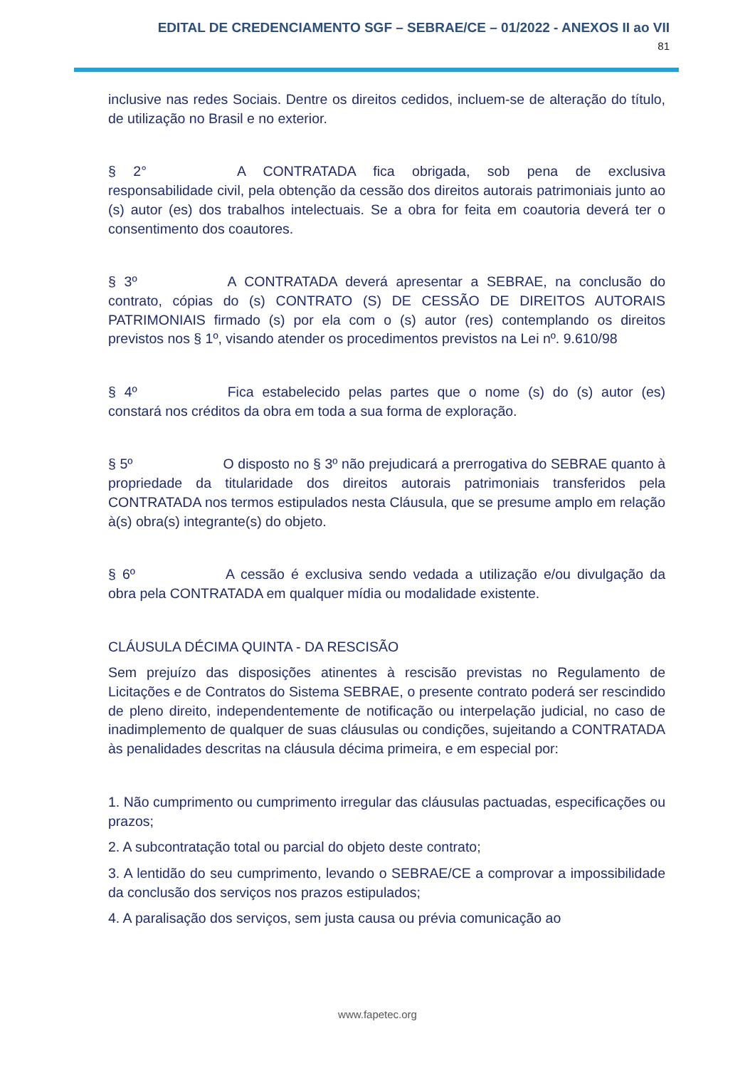EDITAL DE CREDENCIAMENTO SGF – SEBRAE/CE – 01/2022 - ANEXOS II ao VII
81
inclusive nas redes Sociais. Dentre os direitos cedidos, incluem-se de alteração do título, de utilização no Brasil e no exterior.
§ 2° A CONTRATADA fica obrigada, sob pena de exclusiva responsabilidade civil, pela obtenção da cessão dos direitos autorais patrimoniais junto ao (s) autor (es) dos trabalhos intelectuais. Se a obra for feita em coautoria deverá ter o consentimento dos coautores.
§ 3º A CONTRATADA deverá apresentar a SEBRAE, na conclusão do contrato, cópias do (s) CONTRATO (S) DE CESSÃO DE DIREITOS AUTORAIS PATRIMONIAIS firmado (s) por ela com o (s) autor (res) contemplando os direitos previstos nos § 1º, visando atender os procedimentos previstos na Lei nº. 9.610/98
§ 4º Fica estabelecido pelas partes que o nome (s) do (s) autor (es) constará nos créditos da obra em toda a sua forma de exploração.
§ 5º O disposto no § 3º não prejudicará a prerrogativa do SEBRAE quanto à propriedade da titularidade dos direitos autorais patrimoniais transferidos pela CONTRATADA nos termos estipulados nesta Cláusula, que se presume amplo em relação à(s) obra(s) integrante(s) do objeto.
§ 6º A cessão é exclusiva sendo vedada a utilização e/ou divulgação da obra pela CONTRATADA em qualquer mídia ou modalidade existente.
CLÁUSULA DÉCIMA QUINTA - DA RESCISÃO
Sem prejuízo das disposições atinentes à rescisão previstas no Regulamento de Licitações e de Contratos do Sistema SEBRAE, o presente contrato poderá ser rescindido de pleno direito, independentemente de notificação ou interpelação judicial, no caso de inadimplemento de qualquer de suas cláusulas ou condições, sujeitando a CONTRATADA às penalidades descritas na cláusula décima primeira, e em especial por:
1. Não cumprimento ou cumprimento irregular das cláusulas pactuadas, especificações ou prazos;
2. A subcontratação total ou parcial do objeto deste contrato;
3. A lentidão do seu cumprimento, levando o SEBRAE/CE a comprovar a impossibilidade da conclusão dos serviços nos prazos estipulados;
4. A paralisação dos serviços, sem justa causa ou prévia comunicação ao
www.fapetec.org